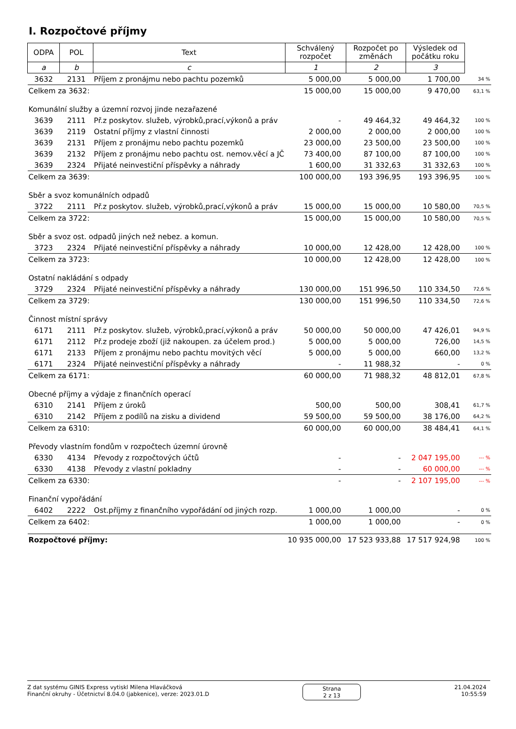I. Rozpočtové příjmy
| ODPA | POL | Text | Schválený rozpočet | Rozpočet po změnách | Výsledek od počátku roku | |
| a | b | c | 1 | 2 | 3 | |
| 3632 | 2131 | Příjem z pronájmu nebo pachtu pozemků | 5 000,00 | 5 000,00 | 1 700,00 | 34 % |
| Celkem za 3632: | | | 15 000,00 | 15 000,00 | 9 470,00 | 63,1 % |
| Komunální služby a územní rozvoj jinde nezařazené | | | | | | |
| 3639 | 2111 | Př.z poskytov. služeb, výrobků,prací,výkonů a práv | - | 49 464,32 | 49 464,32 | 100 % |
| 3639 | 2119 | Ostatní příjmy z vlastní činnosti | 2 000,00 | 2 000,00 | 2 000,00 | 100 % |
| 3639 | 2131 | Příjem z pronájmu nebo pachtu pozemků | 23 000,00 | 23 500,00 | 23 500,00 | 100 % |
| 3639 | 2132 | Příjem z pronájmu nebo pachtu ost. nemov.věcí a JČ | 73 400,00 | 87 100,00 | 87 100,00 | 100 % |
| 3639 | 2324 | Přijaté neinvestiční příspěvky a náhrady | 1 600,00 | 31 332,63 | 31 332,63 | 100 % |
| Celkem za 3639: | | | 100 000,00 | 193 396,95 | 193 396,95 | 100 % |
| Sběr a svoz komunálních odpadů | | | | | | |
| 3722 | 2111 | Př.z poskytov. služeb, výrobků,prací,výkonů a práv | 15 000,00 | 15 000,00 | 10 580,00 | 70,5 % |
| Celkem za 3722: | | | 15 000,00 | 15 000,00 | 10 580,00 | 70,5 % |
| Sběr a svoz ost. odpadů jiných než nebez. a komun. | | | | | | |
| 3723 | 2324 | Přijaté neinvestiční příspěvky a náhrady | 10 000,00 | 12 428,00 | 12 428,00 | 100 % |
| Celkem za 3723: | | | 10 000,00 | 12 428,00 | 12 428,00 | 100 % |
| Ostatní nakládání s odpady | | | | | | |
| 3729 | 2324 | Přijaté neinvestiční příspěvky a náhrady | 130 000,00 | 151 996,50 | 110 334,50 | 72,6 % |
| Celkem za 3729: | | | 130 000,00 | 151 996,50 | 110 334,50 | 72,6 % |
| Činnost místní správy | | | | | | |
| 6171 | 2111 | Př.z poskytov. služeb, výrobků,prací,výkonů a práv | 50 000,00 | 50 000,00 | 47 426,01 | 94,9 % |
| 6171 | 2112 | Př.z prodeje zboží (již nakoupen. za účelem prod.) | 5 000,00 | 5 000,00 | 726,00 | 14,5 % |
| 6171 | 2133 | Příjem z pronájmu nebo pachtu movitých věcí | 5 000,00 | 5 000,00 | 660,00 | 13,2 % |
| 6171 | 2324 | Přijaté neinvestiční příspěvky a náhrady | - | 11 988,32 | - | 0 % |
| Celkem za 6171: | | | 60 000,00 | 71 988,32 | 48 812,01 | 67,8 % |
| Obecné příjmy a výdaje z finančních operací | | | | | | |
| 6310 | 2141 | Příjem z úroků | 500,00 | 500,00 | 308,41 | 61,7 % |
| 6310 | 2142 | Příjem z podílů na zisku a dividend | 59 500,00 | 59 500,00 | 38 176,00 | 64,2 % |
| Celkem za 6310: | | | 60 000,00 | 60 000,00 | 38 484,41 | 64,1 % |
| Převody vlastním fondům v rozpočtech územní úrovně | | | | | | |
| 6330 | 4134 | Převody z rozpočtových účtů | - | - | 2 047 195,00 | --- % |
| 6330 | 4138 | Převody z vlastní pokladny | - | - | 60 000,00 | --- % |
| Celkem za 6330: | | | - | - | 2 107 195,00 | --- % |
| Finanční vypořádání | | | | | | |
| 6402 | 2222 | Ost.příjmy z finančního vypořádání od jiných rozp. | 1 000,00 | 1 000,00 | - | 0 % |
| Celkem za 6402: | | | 1 000,00 | 1 000,00 | - | 0 % |
| Rozpočtové příjmy: | | | 10 935 000,00 | 17 523 933,88 | 17 517 924,98 | 100 % |
Z dat systému GINIS Express vytiskl Milena Hlaváčková
Finanční okruhy - Účetnictví 8.04.0 (jabkenice), verze: 2023.01.D
Strana
2 z 13
21.04.2024
10:55:59